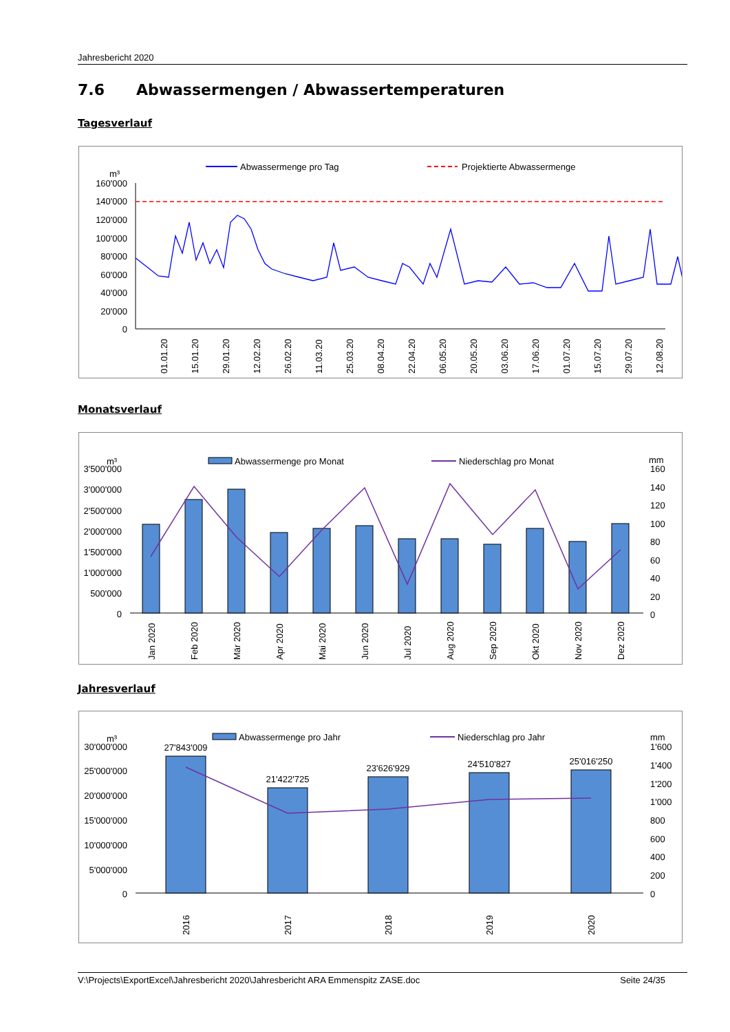Jahresbericht 2020
7.6 Abwassermengen / Abwassertemperaturen
Tagesverlauf
m³
Abwassermenge pro Tag
Projektierte Abwassermenge
160'000
140'000
120'000
100'000
80'000
60'000
40'000
20'000
0
01.01.20
15.01.20
29.01.20
12.02.20
26.02.20
11.03.20
25.03.20
08.04.20
22.04.20
06.05.20
20.05.20
03.06.20
17.06.20
01.07.20
15.07.20
29.07.20
12.08.20
26.08.20 09.09.20 23.09.20 07.10.20 21.10.20 04.11.20 18.11.20 02.12.20 16.12.20 30.12.20
Monatsverlauf
m³
Abwassermenge pro Monat
Niederschlag pro Monat
mm
3'500'000
3'000'000
2'500'000
2'000'000
1'500'000
1'000'000
500'000
0
160
140
120
100
80
60
40
20
0
Jan 2020
Feb 2020
Mär 2020
Apr 2020
Mai 2020
Jun 2020
Jul 2020
Aug 2020
Sep 2020
Okt 2020
Nov 2020
Dez 2020
Jahresverlauf
m³
Abwassermenge pro Jahr
Niederschlag pro Jahr
mm
30'000'000
25'000'000
20'000'000
15'000'000
10'000'000
5'000'000
0
1'600
1'400
1'200
1'000
800
600
400
200
0
27'843'009
21'422'725
23'626'929
24'510'827
25'016'250
2016
2017
2018
2019
2020
V:\Projects\ExportExcel\Jahresbericht 2020\Jahresbericht ARA Emmenspitz ZASE.doc Seite 24/35